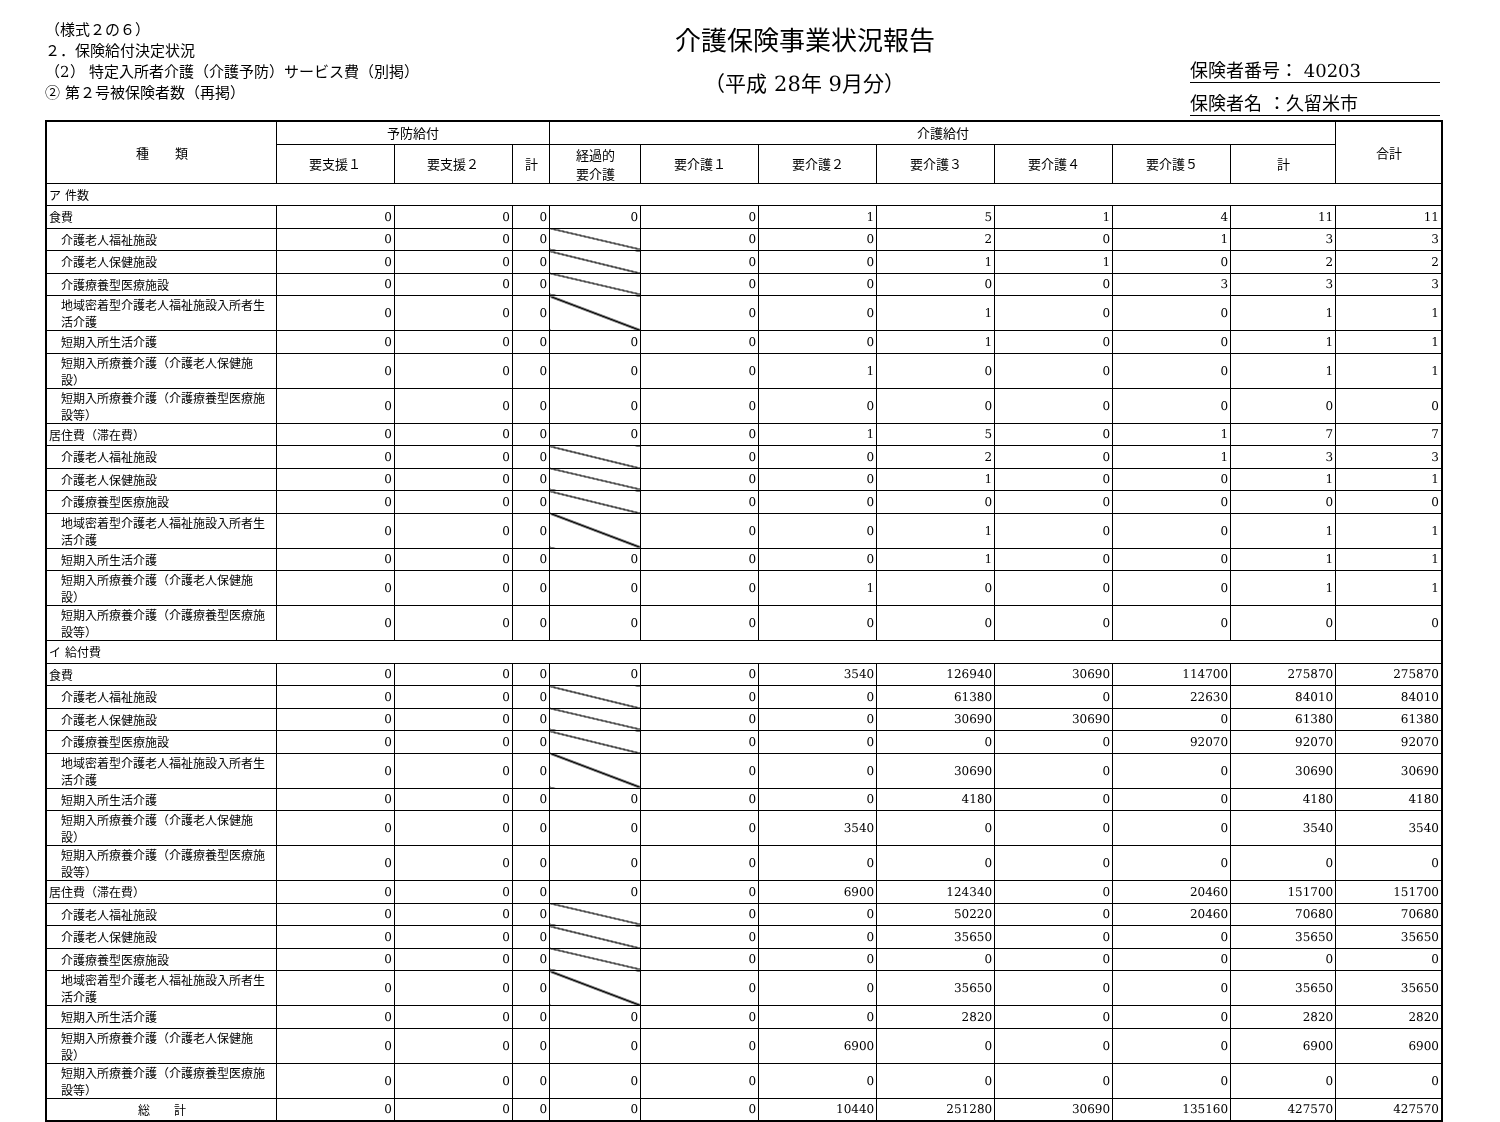（様式２の６）
２．保険給付決定状況
（2） 特定入所者介護（介護予防）サービス費（別掲）
② 第２号被保険者数（再掲）
介護保険事業状況報告
（平成 28年 9月分）
保険者番号： 40203
保険者名 ：久留米市
| 種 類 | 予防給付 | | | 介護給付 | | | | | | | 合計 |
| --- | --- | --- | --- | --- | --- | --- | --- | --- | --- | --- | --- |
| | 要支援１ | 要支援２ | 計 | 経過的 要介護 | 要介護１ | 要介護２ | 要介護３ | 要介護４ | 要介護５ | 計 | |
| ア 件数 | | | | | | | | | | | |
| 食費 | 0 | 0 | 0 | 0 | 0 | 1 | 5 | 1 | 4 | 11 | 11 |
| 介護老人福祉施設 | 0 | 0 | 0 | | 0 | 0 | 2 | 0 | 1 | 3 | 3 |
| 介護老人保健施設 | 0 | 0 | 0 | | 0 | 0 | 1 | 1 | 0 | 2 | 2 |
| 介護療養型医療施設 | 0 | 0 | 0 | | 0 | 0 | 0 | 0 | 3 | 3 | 3 |
| 地域密着型介護老人福祉施設入所者生活介護 | 0 | 0 | 0 | | 0 | 0 | 1 | 0 | 0 | 1 | 1 |
| 短期入所生活介護 | 0 | 0 | 0 | 0 | 0 | 0 | 1 | 0 | 0 | 1 | 1 |
| 短期入所療養介護（介護老人保健施設） | 0 | 0 | 0 | 0 | 0 | 1 | 0 | 0 | 0 | 1 | 1 |
| 短期入所療養介護（介護療養型医療施設等） | 0 | 0 | 0 | 0 | 0 | 0 | 0 | 0 | 0 | 0 | 0 |
| 居住費（滞在費） | 0 | 0 | 0 | 0 | 0 | 1 | 5 | 0 | 1 | 7 | 7 |
| 介護老人福祉施設 | 0 | 0 | 0 | | 0 | 0 | 2 | 0 | 1 | 3 | 3 |
| 介護老人保健施設 | 0 | 0 | 0 | | 0 | 0 | 1 | 0 | 0 | 1 | 1 |
| 介護療養型医療施設 | 0 | 0 | 0 | | 0 | 0 | 0 | 0 | 0 | 0 | 0 |
| 地域密着型介護老人福祉施設入所者生活介護 | 0 | 0 | 0 | | 0 | 0 | 1 | 0 | 0 | 1 | 1 |
| 短期入所生活介護 | 0 | 0 | 0 | 0 | 0 | 0 | 1 | 0 | 0 | 1 | 1 |
| 短期入所療養介護（介護老人保健施設） | 0 | 0 | 0 | 0 | 0 | 1 | 0 | 0 | 0 | 1 | 1 |
| 短期入所療養介護（介護療養型医療施設等） | 0 | 0 | 0 | 0 | 0 | 0 | 0 | 0 | 0 | 0 | 0 |
| イ 給付費 | | | | | | | | | | | |
| 食費 | 0 | 0 | 0 | 0 | 0 | 3540 | 126940 | 30690 | 114700 | 275870 | 275870 |
| 介護老人福祉施設 | 0 | 0 | 0 | | 0 | 0 | 61380 | 0 | 22630 | 84010 | 84010 |
| 介護老人保健施設 | 0 | 0 | 0 | | 0 | 0 | 30690 | 30690 | 0 | 61380 | 61380 |
| 介護療養型医療施設 | 0 | 0 | 0 | | 0 | 0 | 0 | 0 | 92070 | 92070 | 92070 |
| 地域密着型介護老人福祉施設入所者生活介護 | 0 | 0 | 0 | | 0 | 0 | 30690 | 0 | 0 | 30690 | 30690 |
| 短期入所生活介護 | 0 | 0 | 0 | 0 | 0 | 0 | 4180 | 0 | 0 | 4180 | 4180 |
| 短期入所療養介護（介護老人保健施設） | 0 | 0 | 0 | 0 | 0 | 3540 | 0 | 0 | 0 | 3540 | 3540 |
| 短期入所療養介護（介護療養型医療施設等） | 0 | 0 | 0 | 0 | 0 | 0 | 0 | 0 | 0 | 0 | 0 |
| 居住費（滞在費） | 0 | 0 | 0 | 0 | 0 | 6900 | 124340 | 0 | 20460 | 151700 | 151700 |
| 介護老人福祉施設 | 0 | 0 | 0 | | 0 | 0 | 50220 | 0 | 20460 | 70680 | 70680 |
| 介護老人保健施設 | 0 | 0 | 0 | | 0 | 0 | 35650 | 0 | 0 | 35650 | 35650 |
| 介護療養型医療施設 | 0 | 0 | 0 | | 0 | 0 | 0 | 0 | 0 | 0 | 0 |
| 地域密着型介護老人福祉施設入所者生活介護 | 0 | 0 | 0 | | 0 | 0 | 35650 | 0 | 0 | 35650 | 35650 |
| 短期入所生活介護 | 0 | 0 | 0 | 0 | 0 | 0 | 2820 | 0 | 0 | 2820 | 2820 |
| 短期入所療養介護（介護老人保健施設） | 0 | 0 | 0 | 0 | 0 | 6900 | 0 | 0 | 0 | 6900 | 6900 |
| 短期入所療養介護（介護療養型医療施設等） | 0 | 0 | 0 | 0 | 0 | 0 | 0 | 0 | 0 | 0 | 0 |
| 総 計 | 0 | 0 | 0 | 0 | 0 | 10440 | 251280 | 30690 | 135160 | 427570 | 427570 |